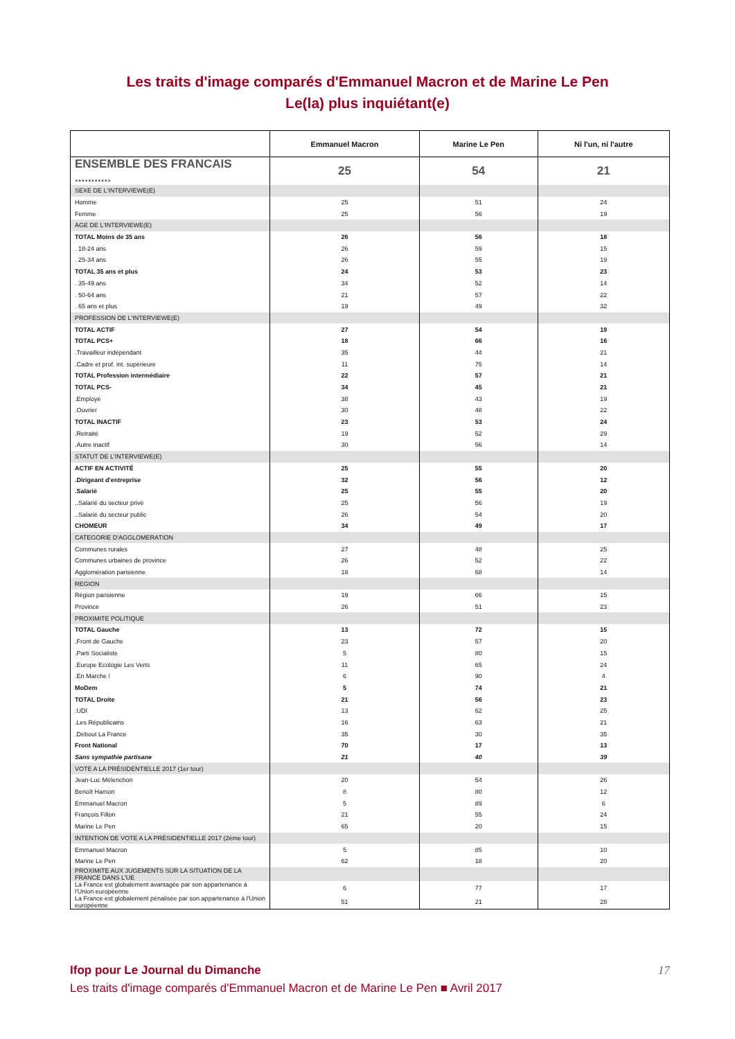Les traits d'image comparés d'Emmanuel Macron et de Marine Le Pen
Le(la) plus inquiétant(e)
| | Emmanuel Macron | Marine Le Pen | Ni l'un, ni l'autre |
| --- | --- | --- | --- |
| ENSEMBLE DES FRANCAIS ........... | 25 | 54 | 21 |
| SEXE DE L'INTERVIEWE(E) | | | |
| Homme | 25 | 51 | 24 |
| Femme | 25 | 56 | 19 |
| AGE DE L'INTERVIEWE(E) | | | |
| TOTAL Moins de 35 ans | 26 | 56 | 18 |
| . 18-24 ans | 26 | 59 | 15 |
| . 25-34 ans | 26 | 55 | 19 |
| TOTAL 35 ans et plus | 24 | 53 | 23 |
| . 35-49 ans | 34 | 52 | 14 |
| . 50-64 ans | 21 | 57 | 22 |
| . 65 ans et plus | 19 | 49 | 32 |
| PROFESSION DE L'INTERVIEWE(E) | | | |
| TOTAL ACTIF | 27 | 54 | 19 |
| TOTAL PCS+ | 18 | 66 | 16 |
| .Travailleur indépendant | 35 | 44 | 21 |
| .Cadre et prof. int. supérieure | 11 | 75 | 14 |
| TOTAL Profession intermédiaire | 22 | 57 | 21 |
| TOTAL PCS- | 34 | 45 | 21 |
| .Employé | 38 | 43 | 19 |
| .Ouvrier | 30 | 48 | 22 |
| TOTAL INACTIF | 23 | 53 | 24 |
| .Retraité | 19 | 52 | 29 |
| .Autre inactif | 30 | 56 | 14 |
| STATUT DE L'INTERVIEWE(E) | | | |
| ACTIF EN ACTIVITÉ | 25 | 55 | 20 |
| .Dirigeant d'entreprise | 32 | 56 | 12 |
| .Salarié | 25 | 55 | 20 |
| ..Salarié du secteur privé | 25 | 56 | 19 |
| ..Salarié du secteur public | 26 | 54 | 20 |
| CHOMEUR | 34 | 49 | 17 |
| CATEGORIE D'AGGLOMERATION | | | |
| Communes rurales | 27 | 48 | 25 |
| Communes urbaines de province | 26 | 52 | 22 |
| Agglomération parisienne | 18 | 68 | 14 |
| REGION | | | |
| Région parisienne | 19 | 66 | 15 |
| Province | 26 | 51 | 23 |
| PROXIMITE POLITIQUE | | | |
| TOTAL Gauche | 13 | 72 | 15 |
| .Front de Gauche | 23 | 57 | 20 |
| .Parti Socialiste | 5 | 80 | 15 |
| .Europe Ecologie Les Verts | 11 | 65 | 24 |
| .En Marche ! | 6 | 90 | 4 |
| MoDem | 5 | 74 | 21 |
| TOTAL Droite | 21 | 56 | 23 |
| .UDI | 13 | 62 | 25 |
| .Les Républicains | 16 | 63 | 21 |
| .Debout La France | 35 | 30 | 35 |
| Front National | 70 | 17 | 13 |
| Sans sympathie partisane | 21 | 40 | 39 |
| VOTE A LA PRÉSIDENTIELLE 2017 (1er tour) | | | |
| Jean-Luc Mélenchon | 20 | 54 | 26 |
| Benoît Hamon | 8 | 80 | 12 |
| Emmanuel Macron | 5 | 89 | 6 |
| François Fillon | 21 | 55 | 24 |
| Marine Le Pen | 65 | 20 | 15 |
| INTENTION DE VOTE A LA PRÉSIDENTIELLE 2017 (2ème tour) | | | |
| Emmanuel Macron | 5 | 85 | 10 |
| Marine Le Pen | 62 | 18 | 20 |
| PROXIMITE AUX JUGEMENTS SUR LA SITUATION DE LA FRANCE DANS L'UE | | | |
| La France est globalement avantagée par son appartenance à l'Union européenne | 6 | 77 | 17 |
| La France est globalement pénalisée par son appartenance à l'Union européenne | 51 | 21 | 28 |
Ifop pour Le Journal du Dimanche 17
Les traits d'image comparés d'Emmanuel Macron et de Marine Le Pen ■ Avril 2017